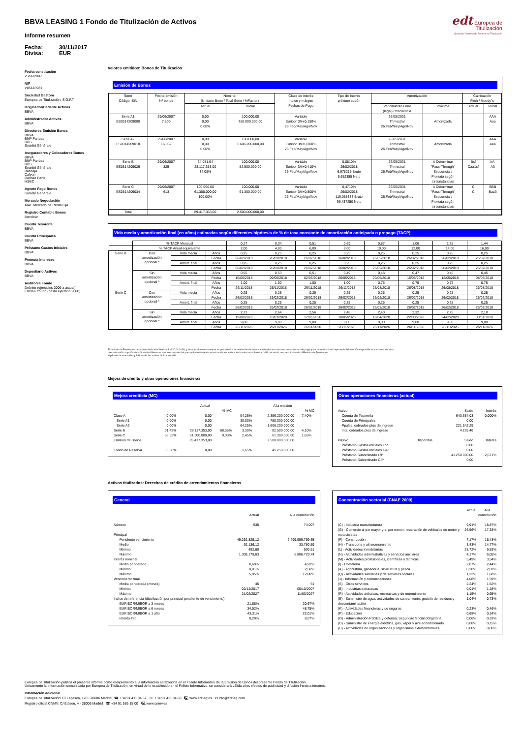BBVA LEASING 1 Fondo de Titulización de Activos
Informe resumen
Fecha: 30/11/2017 Divisa: EUR
edt Europea de
Titulización
Sociedad Gestora de Fondos de Titulización
Fecha constitución
25/06/2007
NIF
V85143931
Sociedad Gestora
Europea de Titulización, S.G.F.T
Originador/Cedente Activos
BBVA
Administrador Activos
BBVA
Directores Emisión Bonos
BBVA
BNP Paribas
RBS
Société Générale
Aseguradores y Colocadores Bonos
BBVA
BNP Paribas
RBS
Société Générale
Bancaja
Calyon
Danske Bank
HSBC
Agente Pago Bonos
Société Générale
Mercado Negociación
AIAF Mercado de Renta Fija
Registro Contable Bonos
Iberclear
Cuenta Tesorería
BBVA
Cuenta Principales
BBVA
Préstamo Gastos Iniciales
BBVA
Permuta Intereses
BBVA
Depositario Activos
BBVA
Auditores Fondo
Deloitte (ejercicios 2009 a actual)
Ernst & Young (hasta ejercicio 2008)
Valores emitidos: Bonos de Titulización
Emisión de Bonos
| Serie Código ISIN | Fecha emisión Nº bonos | Nominal (Unitario Bono / Total Serie / %Factor) | | Clase de interés Índice y márgen Fechas de Pago | Tipo de Interés próximo cupón | Amortización | | Calificación Fitch / Moody´s | |
| --- | --- | --- | --- | --- | --- | --- | --- | --- | --- |
| | | Actual | Inicial | | | Vencimiento Final (legal) / frecuencia | Próxima | Actual | Inicial |
| Serie A1 ES0314209000 | 29/06/2007 7.500 | 0,00 0,00 0,00% | 100.000,00 750.000.000,00 | Variable Euribor 3M+0,150% 26.Feb/May/Ago/Nov | | 26/05/2031 Trimestral 26.Feb/May/Ago/Nov | Amortizada | | AAA Aaa |
| Serie A2 ES0314209018 | 29/06/2007 16.062 | 0,00 0,00 0,00% | 100.000,00 1.606.200.000,00 | Variable Euribor 3M+0,200% 26.Feb/May/Ago/Nov | | 26/05/2031 Trimestral 26.Feb/May/Ago/Nov | Amortizada | | AAA Aaa |
| Serie B ES0314209026 | 29/06/2007 825 | 34.081,64 28.117.353,00 34,08% | 100.000,00 82.500.000,00 | Variable Euribor 3M+0,410% 26.Feb/May/Ago/Nov | 0,0810% 26/02/2018 6,978216 Bruto 5,652355 Neto | 26/05/2031 Trimestral 26.Feb/May/Ago/Nov | A Determinar "Pass-Through" Secuencial / Prorrata según circunstancias | Bsf Caa1sf | AA- A3 |
| Serie C ES0314209034 | 29/06/2007 613 | 100.000,00 61.300.000,00 100,00% | 100.000,00 61.300.000,00 | Variable Euribor 3M+0,800% 26.Feb/May/Ago/Nov | 0,4710% 26/02/2018 119,058333 Bruto 96,437250 Neto | 26/05/2031 Trimestral 26.Feb/May/Ago/Nov | A Determinar "Pass-Through" Secuencial / Prorrata según circunstancias | C C | BBB Baa3 |
| Total | | 89.417.353,00 | 2.500.000.000,00 | | | | | | |
Vida media y amortización final (en años) estimadas según diferentes hipótesis de % de tasa constante de amortización anticipada o prepago (TACP)
| | % TACP Mensual | | | 0,17 | 0,34 | 0,51 | 0,69 | 0,87 | 1,06 | 1,25 | 1,44 |
| | % TACP Anual equivalente | | | 2,00 | 4,00 | 6,00 | 8,00 | 10,00 | 12,00 | 14,00 | 16,00 |
| Serie B | Con amortización opcional * | Vida media | Años | 0,25 | 0,25 | 0,25 | 0,25 | 0,25 | 0,25 | 0,25 | 0,25 |
| | | | Fecha | 26/02/2018 | 26/02/2018 | 26/02/2018 | 26/02/2018 | 26/02/2018 | 26/02/2018 | 26/02/2018 | 26/02/2018 |
| | | Amort. final | Años | 0,25 | 0,25 | 0,25 | 0,25 | 0,25 | 0,25 | 0,25 | 0,25 |
| | | | Fecha | 26/02/2018 | 26/02/2018 | 26/02/2018 | 26/02/2018 | 26/02/2018 | 26/02/2018 | 26/02/2018 | 26/02/2018 |
| | Sin amortización opcional * | Vida media | Años | 0,55 | 0,53 | 0,51 | 0,49 | 0,48 | 0,47 | 0,46 | 0,45 |
| | | | Fecha | 16/06/2018 | 09/06/2018 | 02/06/2018 | 26/05/2018 | 20/05/2018 | 16/05/2018 | 12/05/2018 | 08/05/2018 |
| | | Amort. final | Años | 1,00 | 1,00 | 1,00 | 1,00 | 0,75 | 0,75 | 0,75 | 0,75 |
| | | | Fecha | 26/11/2018 | 26/11/2018 | 26/11/2018 | 26/11/2018 | 26/08/2018 | 26/08/2018 | 26/08/2018 | 26/08/2018 |
| Serie C | Con amortización opcional * | Vida media | Años | 0,25 | 0,25 | 0,25 | 0,25 | 0,25 | 0,25 | 0,25 | 0,25 |
| | | | Fecha | 26/02/2018 | 26/02/2018 | 26/02/2018 | 26/02/2018 | 26/02/2018 | 26/02/2018 | 26/02/2018 | 26/02/2018 |
| | | Amort. final | Años | 0,25 | 0,25 | 0,25 | 0,25 | 0,25 | 0,25 | 0,25 | 0,25 |
| | | | Fecha | 26/02/2018 | 26/02/2018 | 26/02/2018 | 26/02/2018 | 26/02/2018 | 26/02/2018 | 26/02/2018 | 26/02/2018 |
| | Sin amortización opcional * | Vida media | Años | 2,73 | 2,64 | 2,56 | 2,48 | 2,40 | 2,32 | 2,25 | 2,18 |
| | | | Fecha | 19/08/2020 | 18/07/2020 | 17/06/2020 | 18/05/2020 | 19/04/2020 | 22/03/2020 | 24/02/2020 | 30/01/2020 |
| | | Amort. final | Años | 9,00 | 9,00 | 9,00 | 9,00 | 9,00 | 9,00 | 9,00 | 9,00 |
| | | | Fecha | 26/11/2026 | 26/11/2026 | 26/11/2026 | 26/11/2026 | 26/11/2026 | 26/11/2026 | 26/11/2026 | 26/11/2026 |
El periodo de Restitución de activos titulizados finalizará el 20.04.2008, y durante el mismo siempre se procederá a la restitución de activos titulizados en cada una de las fechas de pago y por la totalidad del Importe de Adquisición disponible en cada una de ellas.
* Amortización a opción de la Sociedad Gestora cuando el importe del principal pendiente de amortizar de los activos titulizados sea inferior al 10% del inicial, una vez finalizado el Periodo de Restitución.
Hipótesis de morosidad y fallidos de los activos titulizados: 0%.
Mejora de crédito y otras operaciones financieras
Mejora crediticia (MC)
| | | Actual | | | A la emisión | | |
| | | | % MC | | | % MC | |
| Clase A | 0,00% | 0,00 | | 94,25% | 2.356.200.000,00 | 7,40% | |
| Serie A1 | 0,00% | 0,00 | | 30,00% | 750.000.000,00 | | |
| Serie A2 | 0,00% | 0,00 | | 64,25% | 1.606.200.000,00 | | |
| Serie B | 31,45% | 28.117.353,00 | 68,55% | 3,30% | 82.500.000,00 | 4,10% | |
| Serie C | 68,55% | 61.300.000,00 | 0,00% | 2,45% | 61.300.000,00 | 1,65% | |
| Emisión de Bonos | | 89.417.353,00 | | | 2.500.000.000,00 | | |
| Fondo de Reserva | 8,58% | 0,00 | | 1,65% | 41.250.000,00 | | |
Otras operaciones financieras (actual)
| Activo | | Saldo | Interés |
| Cuenta de Tesorería | | 643.684,03 | 0,000% |
| Cuenta de Principales | | 0,00 | |
| Ppales. cobrados ptes de ingreso | | 221.542,29 | |
| Ints. cobrados ptes de ingreso | | 4.235,46 | |
| Pasivo | Disponible | Saldo | Interés |
| Préstamo Gastos Iniciales L/P | | 0,00 | |
| Préstamo Gastos Iniciales C/P | | 0,00 | |
| Préstamo Subordinado L/P | | 41.250.000,00 | 2,671% |
| Préstamo Subordinado C/P | | 0,00 | |
Activos titulizados: Derechos de crédito de arrendamientos financieros
General
| | Actual | A la constitución |
| Número | 535 | 74.007 |
| Principal | | |
| Pendiente vencimiento | 49.292.825,12 | 2.499.999.799,65 |
| Medio | 92.136,12 | 33.780,59 |
| Mínimo | 492,60 | 500,51 |
| Máximo | 1.308.179,63 | 5.886.729,74 |
| Interés nominal | | |
| Medio ponderado | 0,69% | 4,92% |
| Mínimo | 0,01% | 2,50% |
| Máximo | 5,95% | 12,00% |
| Vencimiento final | | |
| Media ponderada (meses) | 45 | 61 |
| Mínimo | 02/12/2017 | 05/10/2007 |
| Máximo | 21/02/2027 | 11/03/2027 |
| Índice de referencia (distribución por principal pendiente de vencimiento) | | |
| EURIBOR/MIBOR a 3 meses | 21,88% | 20,67% |
| EURIBOR/MIBOR a 6 meses | 34,52% | 48,75% |
| EURIBOR/MIBOR a 1 año | 43,31% | 22,01% |
| Interés Fijo | 0,29% | 8,57% |
Concentración sectorial (CNAE 2009)
| | Actual | A la constitución |
| (C) - Industria manufacturera | 9,91% | 18,87% |
| (G) - Comercio al por mayor y al por menor; reparación de vehículos de motor y motocicletas | 26,56% | 17,33% |
| (F) - Construcción | 7,17% | 16,43% |
| (H) - Transporte y almacenamiento | 3,43% | 14,77% |
| (L) - Actividades inmobiliarias | 28,72% | 9,53% |
| (N) - Actividades administrativas y servicios auxliares | 4,17% | 6,05% |
| (M) - Actividades profesionales, científicas y técnicas | 5,49% | 3,54% |
| (I) - Hostelería | 2,87% | 2,44% |
| (A) - Agricultura, ganadería, silvicultura y pesca | 0,28% | 2,02% |
| (Q) - Actividades sanitarias y de servicios sociales | 1,22% | 1,68% |
| (J) - Información y comunicaciones | 4,08% | 1,59% |
| (S) - Otros servicios | 2,24% | 1,52% |
| (B) - Industrias extractivas | 0,01% | 1,28% |
| (R) - Actividades artísticas, recreativas y de entrenimiento | 1,15% | 0,95% |
| (E) - Suministro de agua, actividades de saneamiento, gestión de residuos y descontaminación | 1,04% | 0,73% |
| (K) - Actividades financieras y de seguros | 0,23% | 0,46% |
| (P) - Educación | 0,68% | 0,34% |
| (O) - Administración Pública y defensa; Seguridad Social obligatoria | 0,06% | 0,33% |
| (D) - Suministro de energía eléctrica, gas, vapor y aire acondicionado | 0,68% | 0,15% |
| (U) - Actividades de organizaciones y organismos extraterritoriales | 0,00% | 0,00% |
Europea de Titulización publica el presente informe como complemento a la información establecida en el Folleto Informativo de la Emisión de Bonos del presente Fondo de Titulización.
Únicamente la información comunicada por Europea de Titulización, en virtud de lo establecido en el Folleto Informativo, se considerará válida a los efectos de publicidad y difusión frente a terceros.
Información adicional
Europea de Titulización: C/ Lagasca, 120 - 28006 Madrid ☎ +34 91 411 84 67 ☏ +34 91 411 84 68 🖳 www.edt-sg.es ✉ info@edt-sg.com
Registro oficial CNMV: C/ Edison, 4 - 28006 Madrid ☎ +34 91 585 15 00 🖳 www.cnmv.es